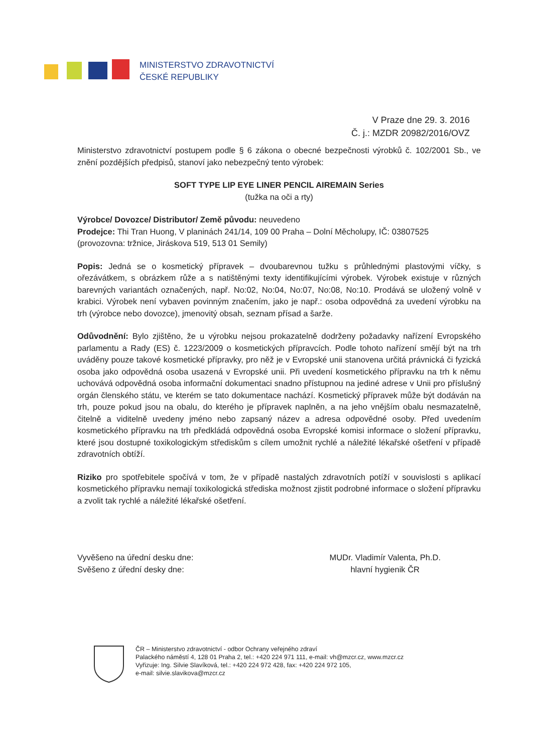MINISTERSTVO ZDRAVOTNICTVÍ
ČESKÉ REPUBLIKY
V Praze dne 29. 3. 2016
Č. j.: MZDR 20982/2016/OVZ
Ministerstvo zdravotnictví postupem podle § 6 zákona o obecné bezpečnosti výrobků č. 102/2001 Sb., ve znění pozdějších předpisů, stanoví jako nebezpečný tento výrobek:
SOFT TYPE LIP EYE LINER PENCIL AIREMAIN Series
(tužka na oči a rty)
Výrobce/ Dovozce/ Distributor/ Země původu: neuvedeno
Prodejce: Thi Tran Huong, V planinách 241/14, 109 00 Praha – Dolní Měcholupy, IČ: 03807525
(provozovna: tržnice, Jiráskova 519, 513 01 Semily)
Popis: Jedná se o kosmetický přípravek – dvoubarevnou tužku s průhlednými plastovými víčky, s ořezávátkem, s obrázkem růže a s natištěnými texty identifikujícími výrobek. Výrobek existuje v různých barevných variantách označených, např. No:02, No:04, No:07, No:08, No:10. Prodává se uložený volně v krabici. Výrobek není vybaven povinným značením, jako je např.: osoba odpovědná za uvedení výrobku na trh (výrobce nebo dovozce), jmenovitý obsah, seznam přísad a šarže.
Odůvodnění: Bylo zjištěno, že u výrobku nejsou prokazatelně dodrženy požadavky nařízení Evropského parlamentu a Rady (ES) č. 1223/2009 o kosmetických přípravcích. Podle tohoto nařízení smějí být na trh uváděny pouze takové kosmetické přípravky, pro něž je v Evropské unii stanovena určitá právnická či fyzická osoba jako odpovědná osoba usazená v Evropské unii. Při uvedení kosmetického přípravku na trh k němu uchovává odpovědná osoba informační dokumentaci snadno přístupnou na jediné adrese v Unii pro příslušný orgán členského státu, ve kterém se tato dokumentace nachází. Kosmetický přípravek může být dodáván na trh, pouze pokud jsou na obalu, do kterého je přípravek naplněn, a na jeho vnějším obalu nesmazatelně, čitelně a viditelně uvedeny jméno nebo zapsaný název a adresa odpovědné osoby. Před uvedením kosmetického přípravku na trh předkládá odpovědná osoba Evropské komisi informace o složení přípravku, které jsou dostupné toxikologickým střediskům s cílem umožnit rychlé a náležité lékařské ošetření v případě zdravotních obtíží.
Riziko pro spotřebitele spočívá v tom, že v případě nastalých zdravotních potíží v souvislosti s aplikací kosmetického přípravku nemají toxikologická střediska možnost zjistit podrobné informace o složení přípravku a zvolit tak rychlé a náležité lékařské ošetření.
Vyvěšeno na úřední desku dne:
Svěšeno z úřední desky dne:
MUDr. Vladimír Valenta, Ph.D.
hlavní hygienik ČR
ČR – Ministerstvo zdravotnictví - odbor Ochrany veřejného zdraví
Palackého náměstí 4, 128 01 Praha 2, tel.: +420 224 971 111, e-mail: vh@mzcr.cz, www.mzcr.cz
Vyřizuje: Ing. Silvie Slavíková, tel.: +420 224 972 428, fax: +420 224 972 105,
e-mail: silvie.slavikova@mzcr.cz